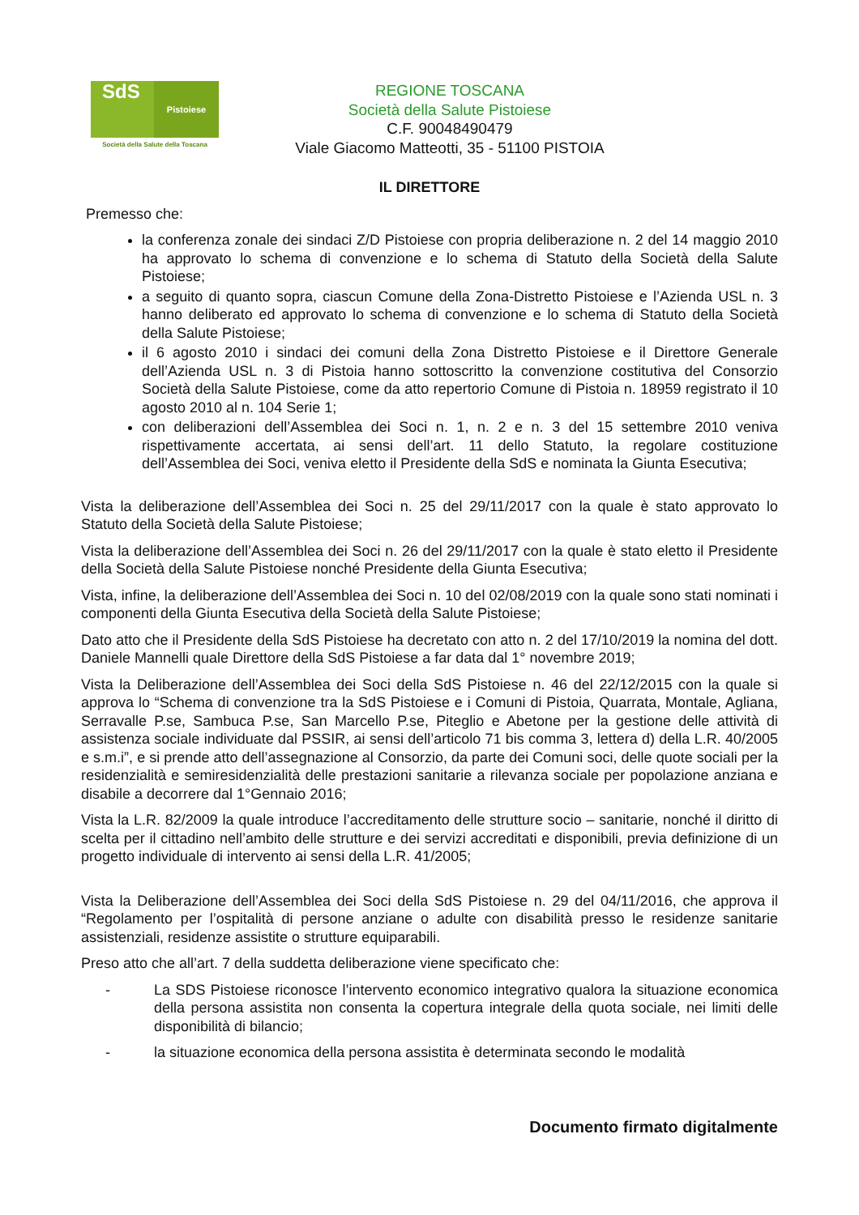SdS Pistoiese
Società della Salute della Toscana
REGIONE TOSCANA
Società della Salute Pistoiese
C.F. 90048490479
Viale Giacomo Matteotti, 35 - 51100 PISTOIA
IL DIRETTORE
Premesso che:
la conferenza zonale dei sindaci Z/D Pistoiese con propria deliberazione n. 2 del 14 maggio 2010 ha approvato lo schema di convenzione e lo schema di Statuto della Società della Salute Pistoiese;
a seguito di quanto sopra, ciascun Comune della Zona-Distretto Pistoiese e l’Azienda USL n. 3 hanno deliberato ed approvato lo schema di convenzione e lo schema di Statuto della Società della Salute Pistoiese;
il 6 agosto 2010 i sindaci dei comuni della Zona Distretto Pistoiese e il Direttore Generale dell’Azienda USL n. 3 di Pistoia hanno sottoscritto la convenzione costitutiva del Consorzio Società della Salute Pistoiese, come da atto repertorio Comune di Pistoia n. 18959 registrato il 10 agosto 2010 al n. 104 Serie 1;
con deliberazioni dell’Assemblea dei Soci n. 1, n. 2 e n. 3 del 15 settembre 2010 veniva rispettivamente accertata, ai sensi dell’art. 11 dello Statuto, la regolare costituzione dell’Assemblea dei Soci, veniva eletto il Presidente della SdS e nominata la Giunta Esecutiva;
Vista la deliberazione dell’Assemblea dei Soci n. 25 del 29/11/2017 con la quale è stato approvato lo Statuto della Società della Salute Pistoiese;
Vista la deliberazione dell’Assemblea dei Soci n. 26 del 29/11/2017 con la quale è stato eletto il Presidente della Società della Salute Pistoiese nonché Presidente della Giunta Esecutiva;
Vista, infine, la deliberazione dell’Assemblea dei Soci n. 10 del 02/08/2019 con la quale sono stati nominati i componenti della Giunta Esecutiva della Società della Salute Pistoiese;
Dato atto che il Presidente della SdS Pistoiese ha decretato con atto n. 2 del 17/10/2019 la nomina del dott. Daniele Mannelli quale Direttore della SdS Pistoiese a far data dal 1° novembre 2019;
Vista la Deliberazione dell’Assemblea dei Soci della SdS Pistoiese n. 46 del 22/12/2015 con la quale si approva lo “Schema di convenzione tra la SdS Pistoiese e i Comuni di Pistoia, Quarrata, Montale, Agliana, Serravalle P.se, Sambuca P.se, San Marcello P.se, Piteglio e Abetone per la gestione delle attività di assistenza sociale individuate dal PSSIR, ai sensi dell’articolo 71 bis comma 3, lettera d) della L.R. 40/2005 e s.m.i”, e si prende atto dell’assegnazione al Consorzio, da parte dei Comuni soci, delle quote sociali per la residenzialità e semiresidenzialità delle prestazioni sanitarie a rilevanza sociale per popolazione anziana e disabile a decorrere dal 1°Gennaio 2016;
Vista la L.R. 82/2009 la quale introduce l’accreditamento delle strutture socio – sanitarie, nonché il diritto di scelta per il cittadino nell’ambito delle strutture e dei servizi accreditati e disponibili, previa definizione di un progetto individuale di intervento ai sensi della L.R. 41/2005;
Vista la Deliberazione dell’Assemblea dei Soci della SdS Pistoiese n. 29 del 04/11/2016, che approva il “Regolamento per l’ospitalità di persone anziane o adulte con disabilità presso le residenze sanitarie assistenziali, residenze assistite o strutture equiparabili.
Preso atto che all’art. 7 della suddetta deliberazione viene specificato che:
- La SDS Pistoiese riconosce l’intervento economico integrativo qualora la situazione economica della persona assistita non consenta la copertura integrale della quota sociale, nei limiti delle disponibilità di bilancio;
- la situazione economica della persona assistita è determinata secondo le modalità
Documento firmato digitalmente